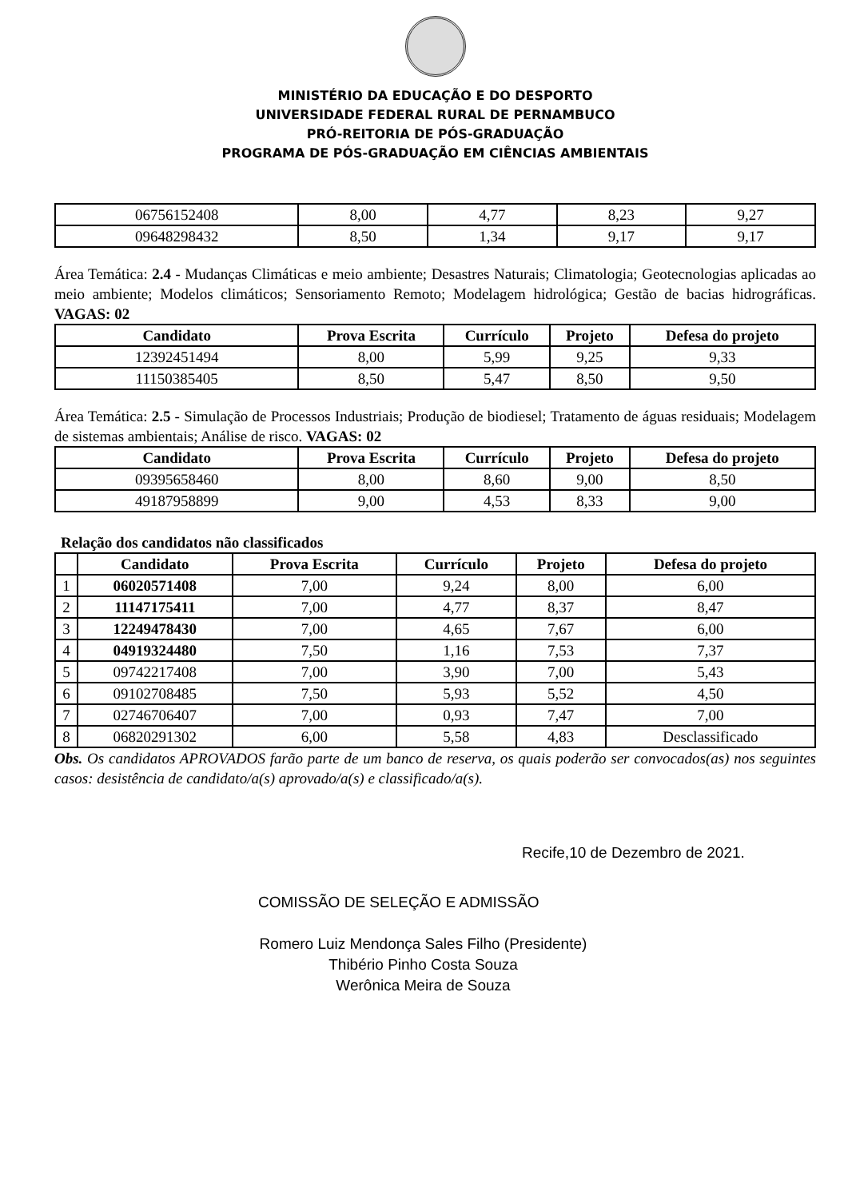MINISTÉRIO DA EDUCAÇÃO E DO DESPORTO
UNIVERSIDADE FEDERAL RURAL DE PERNAMBUCO
PRÓ-REITORIA DE PÓS-GRADUAÇÃO
PROGRAMA DE PÓS-GRADUAÇÃO EM CIÊNCIAS AMBIENTAIS
| 06756152408 | 8,00 | 4,77 | 8,23 | 9,27 |
| 09648298432 | 8,50 | 1,34 | 9,17 | 9,17 |
Área Temática: 2.4 - Mudanças Climáticas e meio ambiente; Desastres Naturais; Climatologia; Geotecnologias aplicadas ao meio ambiente; Modelos climáticos; Sensoriamento Remoto; Modelagem hidrológica; Gestão de bacias hidrográficas. VAGAS: 02
| Candidato | Prova Escrita | Currículo | Projeto | Defesa do projeto |
| --- | --- | --- | --- | --- |
| 12392451494 | 8,00 | 5,99 | 9,25 | 9,33 |
| 11150385405 | 8,50 | 5,47 | 8,50 | 9,50 |
Área Temática: 2.5 - Simulação de Processos Industriais; Produção de biodiesel; Tratamento de águas residuais; Modelagem de sistemas ambientais; Análise de risco. VAGAS: 02
| Candidato | Prova Escrita | Currículo | Projeto | Defesa do projeto |
| --- | --- | --- | --- | --- |
| 09395658460 | 8,00 | 8,60 | 9,00 | 8,50 |
| 49187958899 | 9,00 | 4,53 | 8,33 | 9,00 |
Relação dos candidatos não classificados
| | Candidato | Prova Escrita | Currículo | Projeto | Defesa do projeto |
| --- | --- | --- | --- | --- | --- |
| 1 | 06020571408 | 7,00 | 9,24 | 8,00 | 6,00 |
| 2 | 11147175411 | 7,00 | 4,77 | 8,37 | 8,47 |
| 3 | 12249478430 | 7,00 | 4,65 | 7,67 | 6,00 |
| 4 | 04919324480 | 7,50 | 1,16 | 7,53 | 7,37 |
| 5 | 09742217408 | 7,00 | 3,90 | 7,00 | 5,43 |
| 6 | 09102708485 | 7,50 | 5,93 | 5,52 | 4,50 |
| 7 | 02746706407 | 7,00 | 0,93 | 7,47 | 7,00 |
| 8 | 06820291302 | 6,00 | 5,58 | 4,83 | Desclassificado |
Obs. Os candidatos APROVADOS farão parte de um banco de reserva, os quais poderão ser convocados(as) nos seguintes casos: desistência de candidato/a(s) aprovado/a(s) e classificado/a(s).
Recife,10 de Dezembro de 2021.
COMISSÃO DE SELEÇÃO E ADMISSÃO
Romero Luiz Mendonça Sales Filho (Presidente)
Thibério Pinho Costa Souza
Werônica Meira de Souza